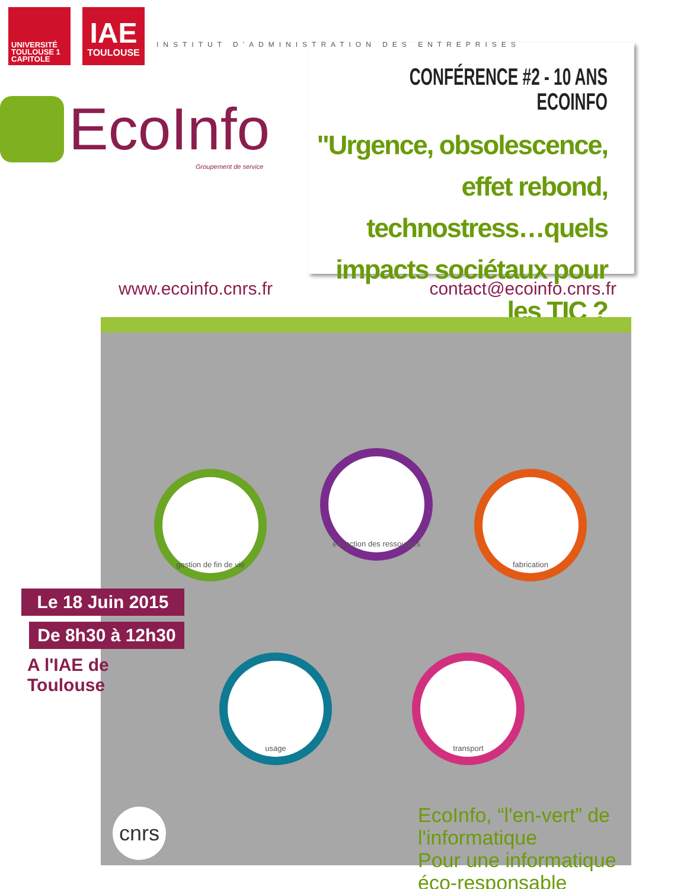UNIVERSITÉ
TOULOUSE 1
CAPITOLE
IAE
TOULOUSE
INSTITUT D'ADMINISTRATION DES ENTREPRISES
EcoInfo
Groupement de service
CONFÉRENCE #2 - 10 ANS ECOINFO
"Urgence, obsolescence, effet rebond, technostress…quels impacts sociétaux pour les TIC ?
www.ecoinfo.cnrs.fr contact@ecoinfo.cnrs.fr
gestion de fin de vie
extraction des ressources
fabrication
usage transport
cnrs
EcoInfo, “l'en-vert” de l'informatique
Pour une informatique éco-responsable
Le 18 Juin 2015
De 8h30 à 12h30
A l'IAE de Toulouse